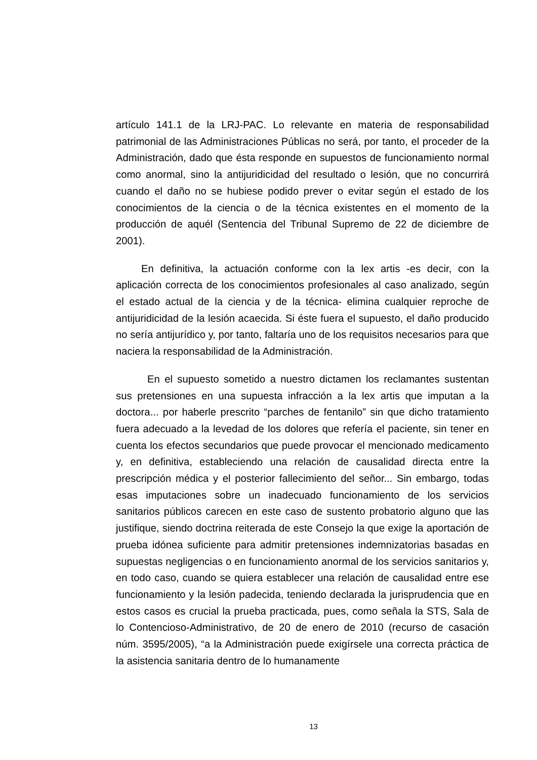artículo 141.1 de la LRJ-PAC. Lo relevante en materia de responsabilidad patrimonial de las Administraciones Públicas no será, por tanto, el proceder de la Administración, dado que ésta responde en supuestos de funcionamiento normal como anormal, sino la antijuridicidad del resultado o lesión, que no concurrirá cuando el daño no se hubiese podido prever o evitar según el estado de los conocimientos de la ciencia o de la técnica existentes en el momento de la producción de aquél (Sentencia del Tribunal Supremo de 22 de diciembre de 2001).
En definitiva, la actuación conforme con la lex artis -es decir, con la aplicación correcta de los conocimientos profesionales al caso analizado, según el estado actual de la ciencia y de la técnica- elimina cualquier reproche de antijuridicidad de la lesión acaecida. Si éste fuera el supuesto, el daño producido no sería antijurídico y, por tanto, faltaría uno de los requisitos necesarios para que naciera la responsabilidad de la Administración.
En el supuesto sometido a nuestro dictamen los reclamantes sustentan sus pretensiones en una supuesta infracción a la lex artis que imputan a la doctora... por haberle prescrito “parches de fentanilo” sin que dicho tratamiento fuera adecuado a la levedad de los dolores que refería el paciente, sin tener en cuenta los efectos secundarios que puede provocar el mencionado medicamento y, en definitiva, estableciendo una relación de causalidad directa entre la prescripción médica y el posterior fallecimiento del señor... Sin embargo, todas esas imputaciones sobre un inadecuado funcionamiento de los servicios sanitarios públicos carecen en este caso de sustento probatorio alguno que las justifique, siendo doctrina reiterada de este Consejo la que exige la aportación de prueba idónea suficiente para admitir pretensiones indemnizatorias basadas en supuestas negligencias o en funcionamiento anormal de los servicios sanitarios y, en todo caso, cuando se quiera establecer una relación de causalidad entre ese funcionamiento y la lesión padecida, teniendo declarada la jurisprudencia que en estos casos es crucial la prueba practicada, pues, como señala la STS, Sala de lo Contencioso-Administrativo, de 20 de enero de 2010 (recurso de casación núm. 3595/2005), “a la Administración puede exigírsele una correcta práctica de la asistencia sanitaria dentro de lo humanamente
13